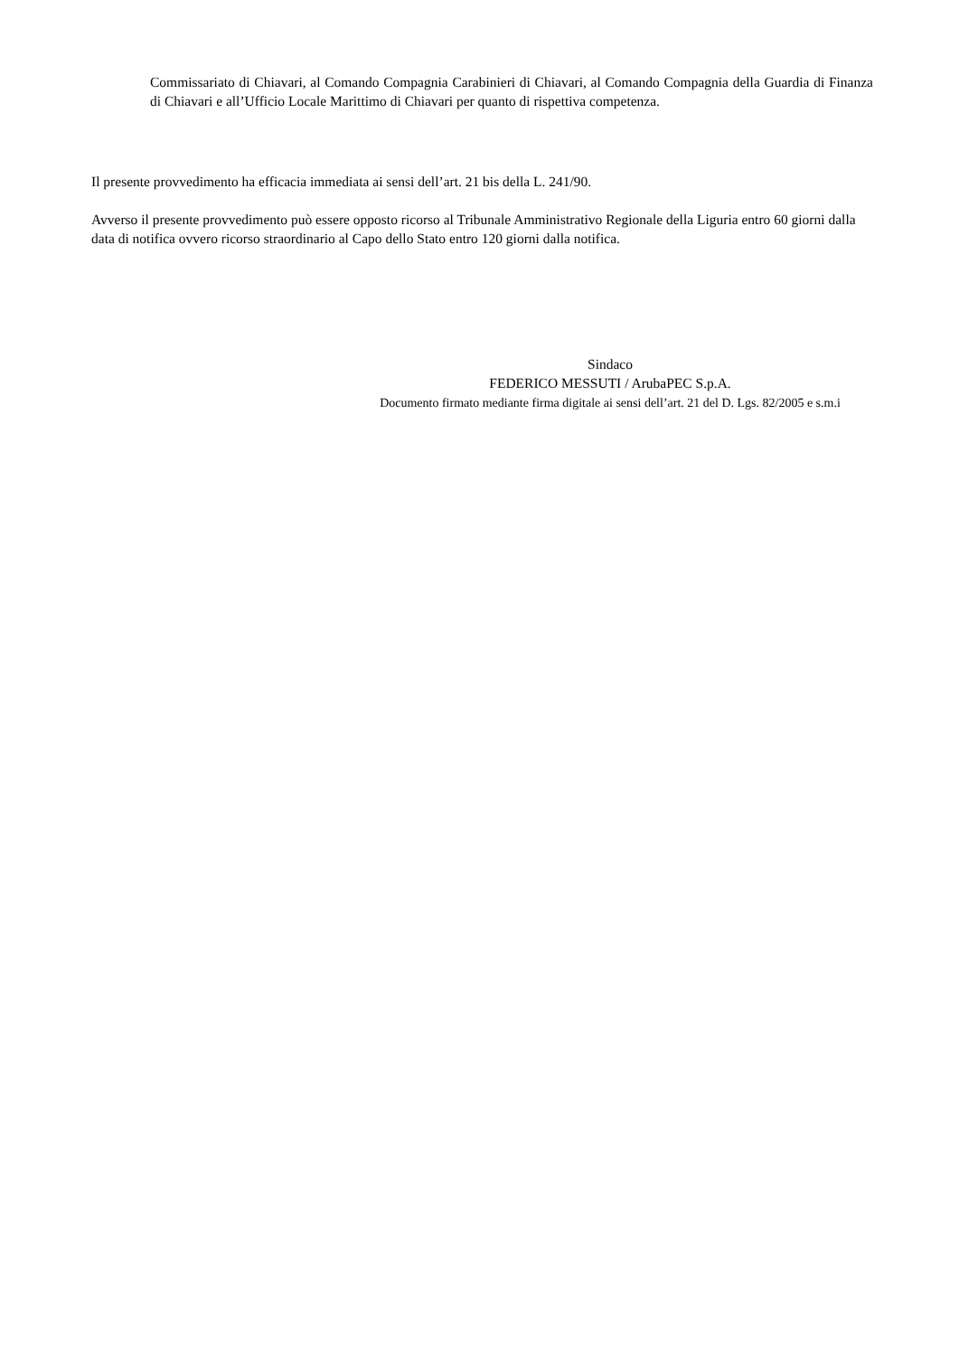Commissariato di Chiavari, al Comando Compagnia Carabinieri di Chiavari, al Comando Compagnia della Guardia di Finanza di Chiavari e all’Ufficio Locale Marittimo di Chiavari per quanto di rispettiva competenza.
Il presente provvedimento ha efficacia immediata ai sensi dell’art. 21 bis della L. 241/90.
Avverso il presente provvedimento può essere opposto ricorso al Tribunale Amministrativo Regionale della Liguria entro 60 giorni dalla data di notifica ovvero ricorso straordinario al Capo dello Stato entro 120 giorni dalla notifica.
Sindaco
FEDERICO MESSUTI / ArubaPEC S.p.A.
Documento firmato mediante firma digitale ai sensi dell’art. 21 del D. Lgs. 82/2005 e s.m.i